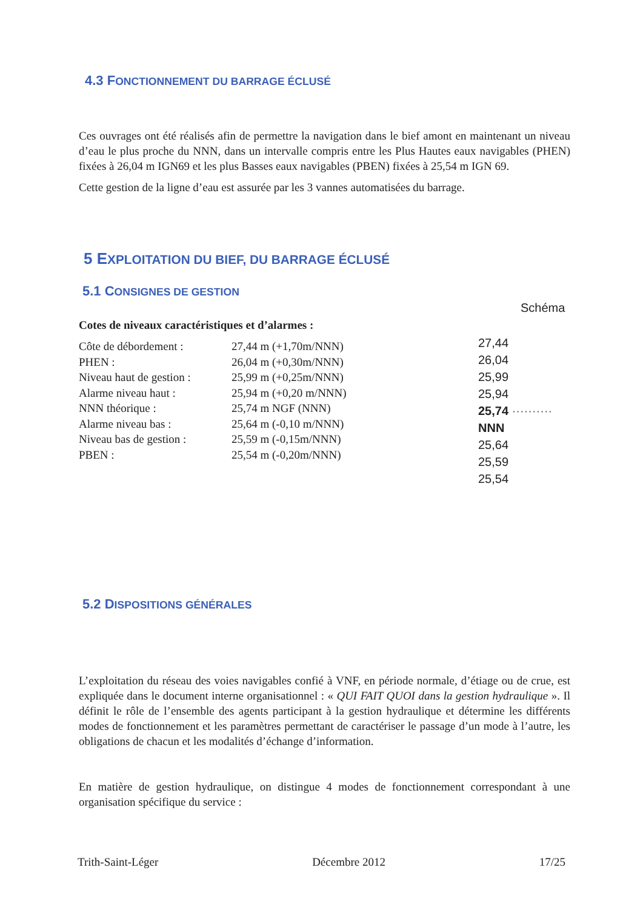4.3 FONCTIONNEMENT DU BARRAGE ÉCLUSÉ
Ces ouvrages ont été réalisés afin de permettre la navigation dans le bief amont en maintenant un niveau d’eau le plus proche du NNN, dans un intervalle compris entre les Plus Hautes eaux navigables (PHEN) fixées à 26,04 m IGN69 et les plus Basses eaux navigables (PBEN) fixées à 25,54 m IGN 69.
Cette gestion de la ligne d’eau est assurée par les 3 vannes automatisées du barrage.
5 EXPLOITATION DU BIEF, DU BARRAGE ÉCLUSÉ
5.1 CONSIGNES DE GESTION
Cotes de niveaux caractéristiques et d’alarmes :
| Côte de débordement : | 27,44 m (+1,70m/NNN) |
| PHEN : | 26,04 m (+0,30m/NNN) |
| Niveau haut de gestion : | 25,99 m (+0,25m/NNN) |
| Alarme niveau haut : | 25,94 m (+0,20 m/NNN) |
| NNN théorique : | 25,74 m NGF (NNN) |
| Alarme niveau bas : | 25,64 m (-0,10 m/NNN) |
| Niveau bas de gestion : | 25,59 m (-0,15m/NNN) |
| PBEN : | 25,54 m (-0,20m/NNN) |
Schéma
27,44
26,04
25,99
25,94
25,74 ·········· NNN
25,64
25,59
25,54
5.2 DISPOSITIONS GÉNÉRALES
L’exploitation du réseau des voies navigables confié à VNF, en période normale, d’étiage ou de crue, est expliquée dans le document interne organisationnel : « QUI FAIT QUOI dans la gestion hydraulique ». Il définit le rôle de l’ensemble des agents participant à la gestion hydraulique et détermine les différents modes de fonctionnement et les paramètres permettant de caractériser le passage d’un mode à l’autre, les obligations de chacun et les modalités d’échange d’information.
En matière de gestion hydraulique, on distingue 4 modes de fonctionnement correspondant à une organisation spécifique du service :
Trith-Saint-Léger Décembre 2012 17/25